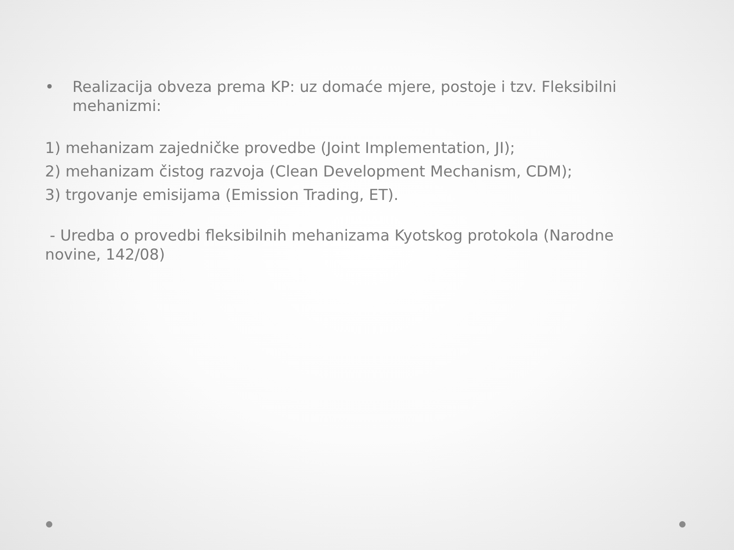• Realizacija obveza prema KP: uz domaće mjere, postoje i tzv. Fleksibilni mehanizmi:
1) mehanizam zajedničke provedbe (Joint Implementation, JI);
2) mehanizam čistog razvoja (Clean Development Mechanism, CDM);
3) trgovanje emisijama (Emission Trading, ET).
- Uredba o provedbi fleksibilnih mehanizama Kyotskog protokola (Narodne novine, 142/08)